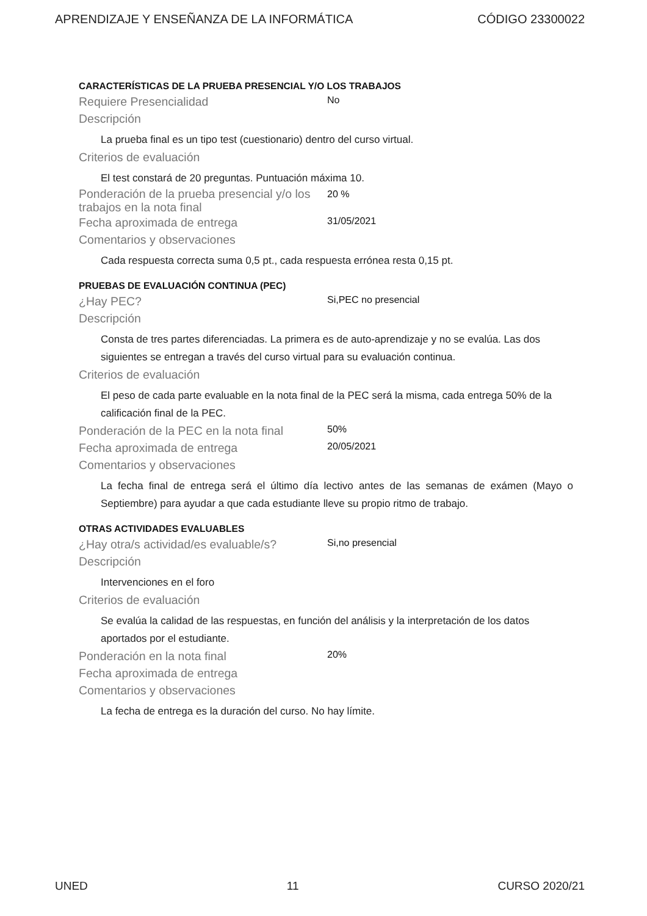APRENDIZAJE Y ENSEÑANZA DE LA INFORMÁTICA CÓDIGO 23300022
CARACTERÍSTICAS DE LA PRUEBA PRESENCIAL Y/O LOS TRABAJOS
Requiere Presencialidad No
Descripción
La prueba final es un tipo test (cuestionario) dentro del curso virtual.
Criterios de evaluación
El test constará de 20 preguntas. Puntuación máxima 10.
Ponderación de la prueba presencial y/o los trabajos en la nota final 20 %
Fecha aproximada de entrega 31/05/2021
Comentarios y observaciones
Cada respuesta correcta suma 0,5 pt., cada respuesta errónea resta 0,15 pt.
PRUEBAS DE EVALUACIÓN CONTINUA (PEC)
¿Hay PEC? Si,PEC no presencial
Descripción
Consta de tres partes diferenciadas. La primera es de auto-aprendizaje y no se evalúa. Las dos siguientes se entregan a través del curso virtual para su evaluación continua.
Criterios de evaluación
El peso de cada parte evaluable en la nota final de la PEC será la misma, cada entrega 50% de la calificación final de la PEC.
Ponderación de la PEC en la nota final 50%
Fecha aproximada de entrega 20/05/2021
Comentarios y observaciones
La fecha final de entrega será el último día lectivo antes de las semanas de exámen (Mayo o Septiembre) para ayudar a que cada estudiante lleve su propio ritmo de trabajo.
OTRAS ACTIVIDADES EVALUABLES
¿Hay otra/s actividad/es evaluable/s? Si,no presencial
Descripción
Intervenciones en el foro
Criterios de evaluación
Se evalúa la calidad de las respuestas, en función del análisis y la interpretación de los datos aportados por el estudiante.
Ponderación en la nota final 20%
Fecha aproximada de entrega
Comentarios y observaciones
La fecha de entrega es la duración del curso. No hay límite.
UNED 11 CURSO 2020/21